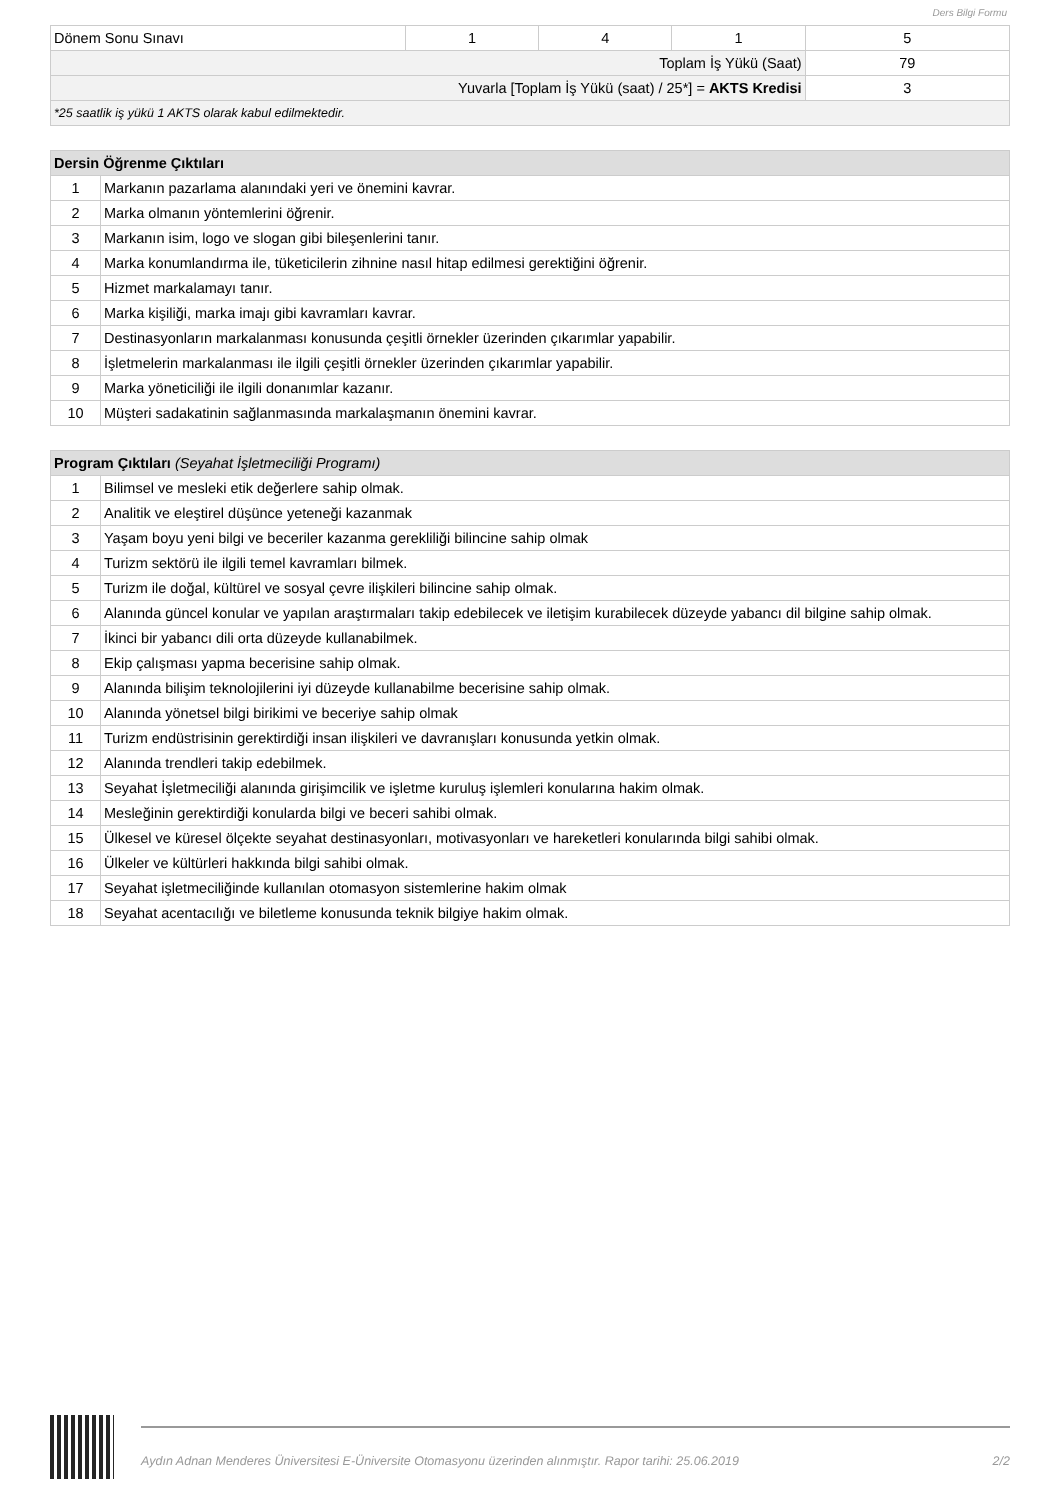Ders Bilgi Formu
| Dönem Sonu Sınavı | 1 | 4 | 1 | 5 |
| Toplam İş Yükü (Saat) | | | | 79 |
| Yuvarla [Toplam İş Yükü (saat) / 25*] = AKTS Kredisi | | | | 3 |
| *25 saatlik iş yükü 1 AKTS olarak kabul edilmektedir. | | | | |
| Dersin Öğrenme Çıktıları | |
| --- | --- |
| 1 | Markanın pazarlama alanındaki yeri ve önemini kavrar. |
| 2 | Marka olmanın yöntemlerini öğrenir. |
| 3 | Markanın isim, logo ve slogan gibi bileşenlerini tanır. |
| 4 | Marka konumlandırma ile, tüketicilerin zihnine nasıl hitap edilmesi gerektiğini öğrenir. |
| 5 | Hizmet markalamayı tanır. |
| 6 | Marka kişiliği, marka imajı gibi kavramları kavrar. |
| 7 | Destinasyonların markalanması konusunda çeşitli örnekler üzerinden çıkarımlar yapabilir. |
| 8 | İşletmelerin markalanması ile ilgili çeşitli örnekler üzerinden çıkarımlar yapabilir. |
| 9 | Marka yöneticiliği ile ilgili donanımlar kazanır. |
| 10 | Müşteri sadakatinin sağlanmasında markalaşmanın önemini kavrar. |
| Program Çıktıları (Seyahat İşletmeciliği Programı) | |
| --- | --- |
| 1 | Bilimsel ve mesleki etik değerlere sahip olmak. |
| 2 | Analitik ve eleştirel düşünce yeteneği kazanmak |
| 3 | Yaşam boyu yeni bilgi ve beceriler kazanma gerekliliği bilincine sahip olmak |
| 4 | Turizm sektörü ile ilgili temel kavramları bilmek. |
| 5 | Turizm ile doğal, kültürel ve sosyal çevre ilişkileri bilincine sahip olmak. |
| 6 | Alanında güncel konular ve yapılan araştırmaları takip edebilecek ve iletişim kurabilecek düzeyde yabancı dil bilgine sahip olmak. |
| 7 | İkinci bir yabancı dili orta düzeyde kullanabilmek. |
| 8 | Ekip çalışması yapma becerisine sahip olmak. |
| 9 | Alanında bilişim teknolojilerini iyi düzeyde kullanabilme becerisine sahip olmak. |
| 10 | Alanında yönetsel bilgi birikimi ve beceriye sahip olmak |
| 11 | Turizm endüstrisinin gerektirdiği insan ilişkileri ve davranışları konusunda yetkin olmak. |
| 12 | Alanında trendleri takip edebilmek. |
| 13 | Seyahat İşletmeciliği alanında girişimcilik ve işletme kuruluş işlemleri konularına hakim olmak. |
| 14 | Mesleğinin gerektirdiği konularda bilgi ve beceri sahibi olmak. |
| 15 | Ülkesel ve küresel ölçekte seyahat destinasyonları, motivasyonları ve hareketleri konularında bilgi sahibi olmak. |
| 16 | Ülkeler ve kültürleri hakkında bilgi sahibi olmak. |
| 17 | Seyahat işletmeciliğinde kullanılan otomasyon sistemlerine hakim olmak |
| 18 | Seyahat acentacılığı ve biletleme konusunda teknik bilgiye hakim olmak. |
Aydın Adnan Menderes Üniversitesi E-Üniversite Otomasyonu üzerinden alınmıştır. Rapor tarihi: 25.06.2019 2/2